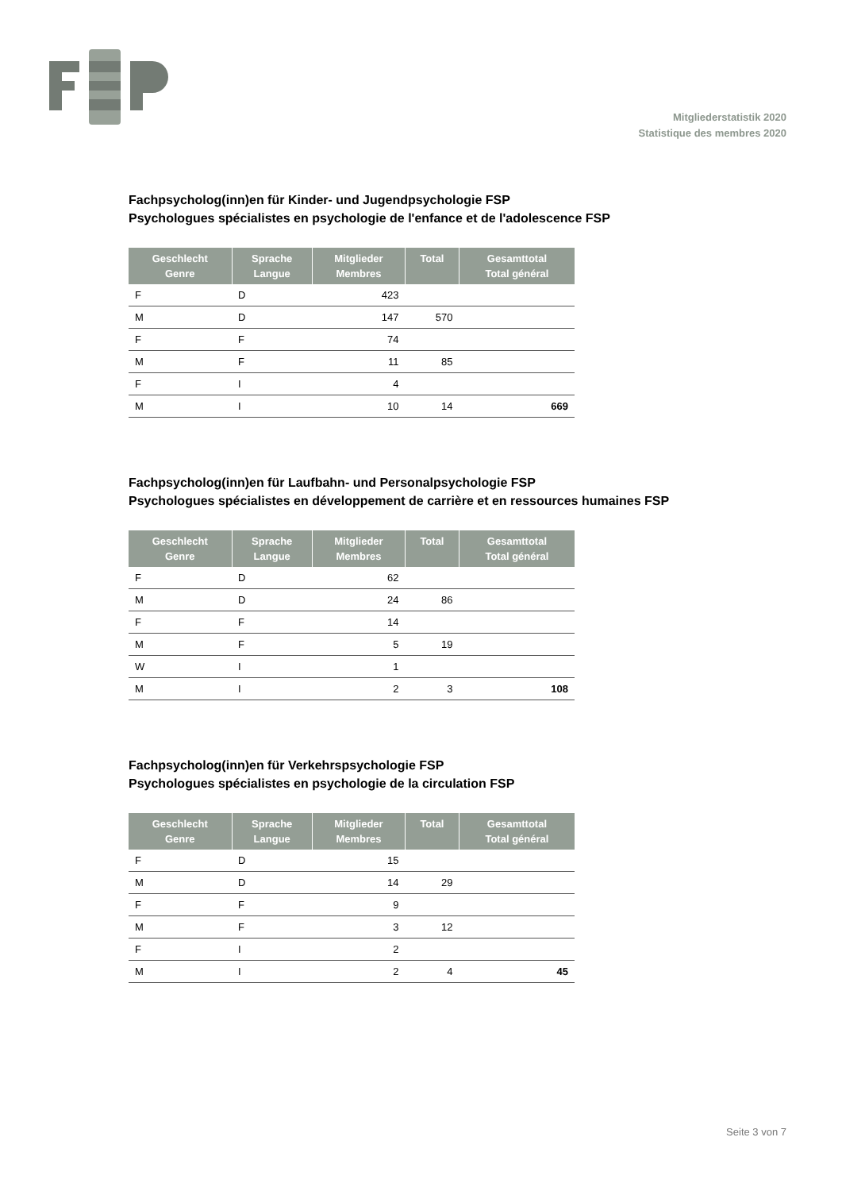Mitgliederstatistik 2020
Statistique des membres 2020
Fachpsycholog(inn)en für Kinder- und Jugendpsychologie FSP
Psychologues spécialistes en psychologie de l'enfance et de l'adolescence FSP
| Geschlecht Genre | Sprache Langue | Mitglieder Membres | Total | Gesamttotal Total général |
| --- | --- | --- | --- | --- |
| F | D | 423 | | |
| M | D | 147 | 570 | |
| F | F | 74 | | |
| M | F | 11 | 85 | |
| F | I | 4 | | |
| M | I | 10 | 14 | 669 |
Fachpsycholog(inn)en für Laufbahn- und Personalpsychologie FSP
Psychologues spécialistes en développement de carrière et en ressources humaines FSP
| Geschlecht Genre | Sprache Langue | Mitglieder Membres | Total | Gesamttotal Total général |
| --- | --- | --- | --- | --- |
| F | D | 62 | | |
| M | D | 24 | 86 | |
| F | F | 14 | | |
| M | F | 5 | 19 | |
| W | I | 1 | | |
| M | I | 2 | 3 | 108 |
Fachpsycholog(inn)en für Verkehrspsychologie FSP
Psychologues spécialistes en psychologie de la circulation FSP
| Geschlecht Genre | Sprache Langue | Mitglieder Membres | Total | Gesamttotal Total général |
| --- | --- | --- | --- | --- |
| F | D | 15 | | |
| M | D | 14 | 29 | |
| F | F | 9 | | |
| M | F | 3 | 12 | |
| F | I | 2 | | |
| M | I | 2 | 4 | 45 |
Seite 3 von 7